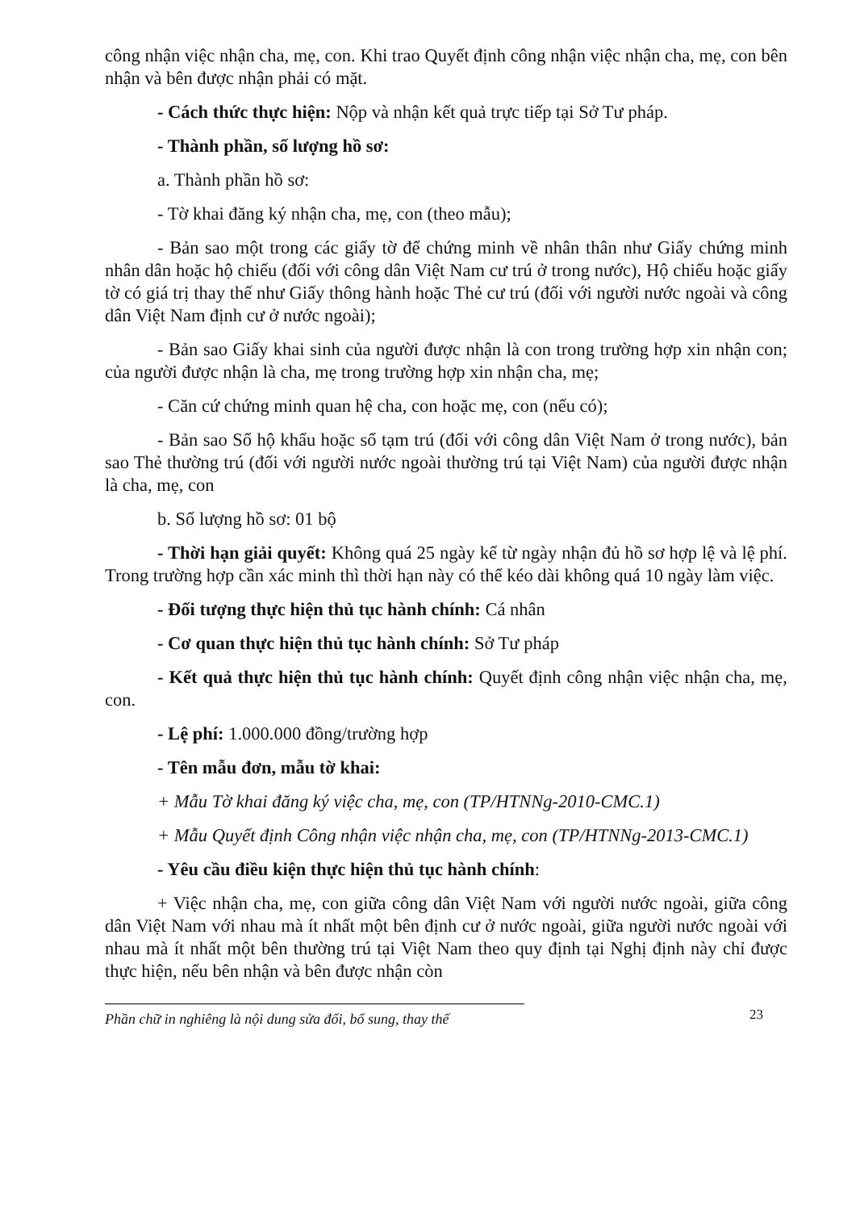công nhận việc nhận cha, mẹ, con. Khi trao Quyết định công nhận việc nhận cha, mẹ, con bên nhận và bên được nhận phải có mặt.
- Cách thức thực hiện: Nộp và nhận kết quả trực tiếp tại Sở Tư pháp.
- Thành phần, số lượng hồ sơ:
a. Thành phần hồ sơ:
- Tờ khai đăng ký nhận cha, mẹ, con (theo mẫu);
- Bản sao một trong các giấy tờ để chứng minh về nhân thân như Giấy chứng minh nhân dân hoặc hộ chiếu (đối với công dân Việt Nam cư trú ở trong nước), Hộ chiếu hoặc giấy tờ có giá trị thay thế như Giấy thông hành hoặc Thẻ cư trú (đối với người nước ngoài và công dân Việt Nam định cư ở nước ngoài);
- Bản sao Giấy khai sinh của người được nhận là con trong trường hợp xin nhận con; của người được nhận là cha, mẹ trong trường hợp xin nhận cha, mẹ;
- Căn cứ chứng minh quan hệ cha, con hoặc mẹ, con (nếu có);
- Bản sao Sổ hộ khẩu hoặc sổ tạm trú (đối với công dân Việt Nam ở trong nước), bản sao Thẻ thường trú (đối với người nước ngoài thường trú tại Việt Nam) của người được nhận là cha, mẹ, con
b. Số lượng hồ sơ: 01 bộ
- Thời hạn giải quyết: Không quá 25 ngày kể từ ngày nhận đủ hồ sơ hợp lệ và lệ phí. Trong trường hợp cần xác minh thì thời hạn này có thể kéo dài không quá 10 ngày làm việc.
- Đối tượng thực hiện thủ tục hành chính: Cá nhân
- Cơ quan thực hiện thủ tục hành chính: Sở Tư pháp
- Kết quả thực hiện thủ tục hành chính: Quyết định công nhận việc nhận cha, mẹ, con.
- Lệ phí: 1.000.000 đồng/trường hợp
- Tên mẫu đơn, mẫu tờ khai:
+ Mẫu Tờ khai đăng ký việc cha, mẹ, con (TP/HTNNg-2010-CMC.1)
+ Mẫu Quyết định Công nhận việc nhận cha, mẹ, con (TP/HTNNg-2013-CMC.1)
- Yêu cầu điều kiện thực hiện thủ tục hành chính:
+ Việc nhận cha, mẹ, con giữa công dân Việt Nam với người nước ngoài, giữa công dân Việt Nam với nhau mà ít nhất một bên định cư ở nước ngoài, giữa người nước ngoài với nhau mà ít nhất một bên thường trú tại Việt Nam theo quy định tại Nghị định này chỉ được thực hiện, nếu bên nhận và bên được nhận còn
Phần chữ in nghiêng là nội dung sửa đổi, bổ sung, thay thế
23